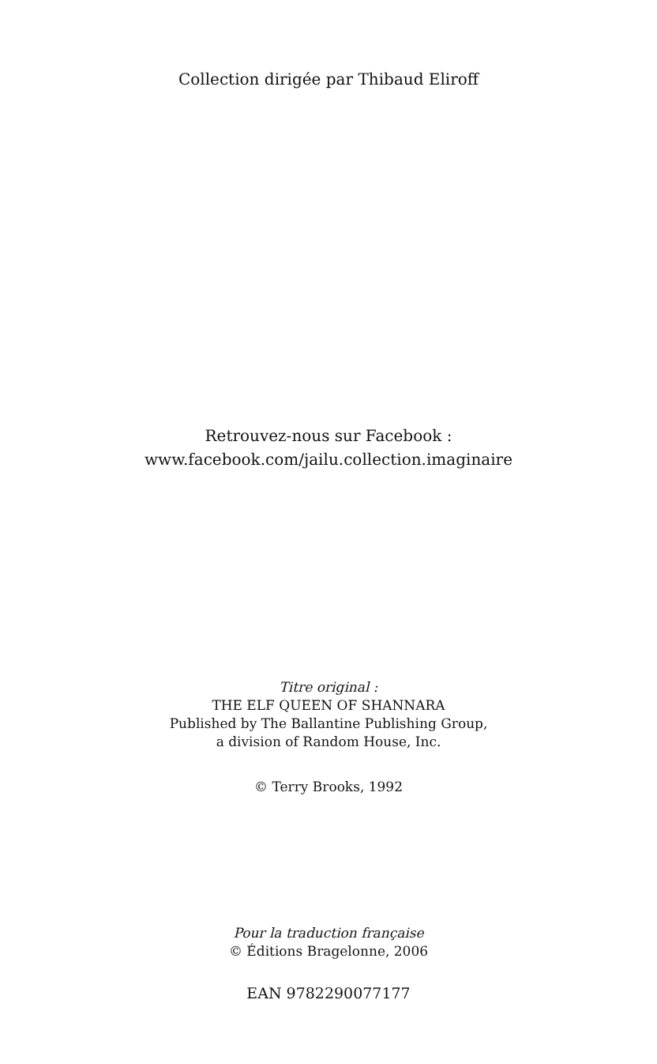Collection dirigée par Thibaud Eliroff
Retrouvez-nous sur Facebook :
www.facebook.com/jailu.collection.imaginaire
Titre original :
THE ELF QUEEN OF SHANNARA
Published by The Ballantine Publishing Group,
a division of Random House, Inc.
© Terry Brooks, 1992
Pour la traduction française
© Éditions Bragelonne, 2006
EAN 9782290077177